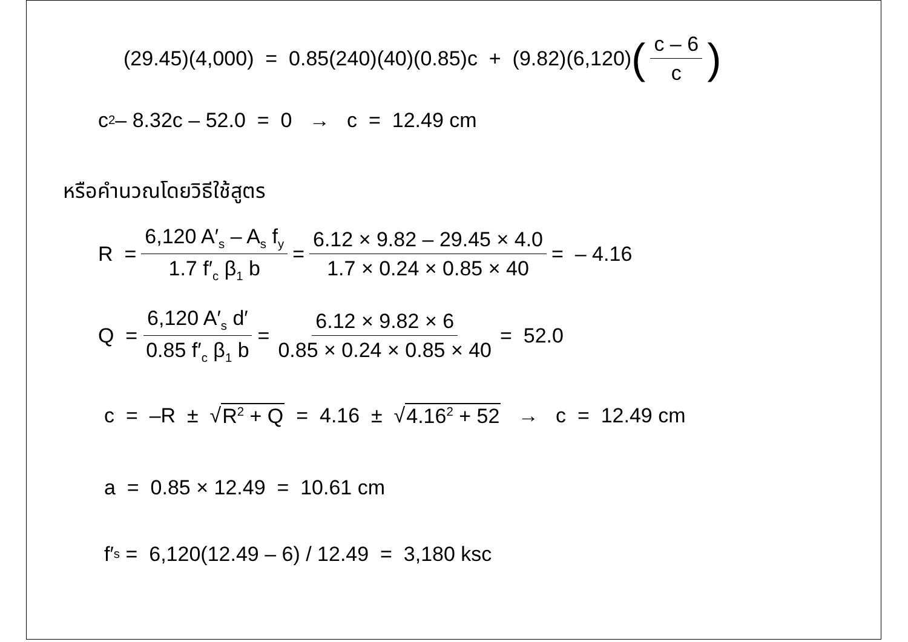(29.45)(4,000) = 0.85(240)(40)(0.85)c + (9.82)(6,120) (c – 6 c)
c<sup>2</sup> – 8.32c – 52.0 = 0 → c = 12.49 cm
หรือคำนวณโดยวิธีใช้สูตร
R = 6,120 A′<sub>s</sub> – A<sub>s</sub> f<sub>y</sub> 1.7 f′<sub>c</sub> β<sub>1</sub> b = 6.12 × 9.82 – 29.45 × 4.0 1.7 × 0.24 × 0.85 × 40 = – 4.16
Q = 6,120 A′<sub>s</sub> d′ 0.85 f′<sub>c</sub> β<sub>1</sub> b = 6.12 × 9.82 × 6 0.85 × 0.24 × 0.85 × 40 = 52.0
c = –R ± √ R<sup>2</sup> + Q = 4.16 ± √ 4.16<sup>2</sup> + 52 → c = 12.49 cm
a = 0.85 × 12.49 = 10.61 cm
f′<sub>s</sub> = 6,120(12.49 – 6) / 12.49 = 3,180 ksc